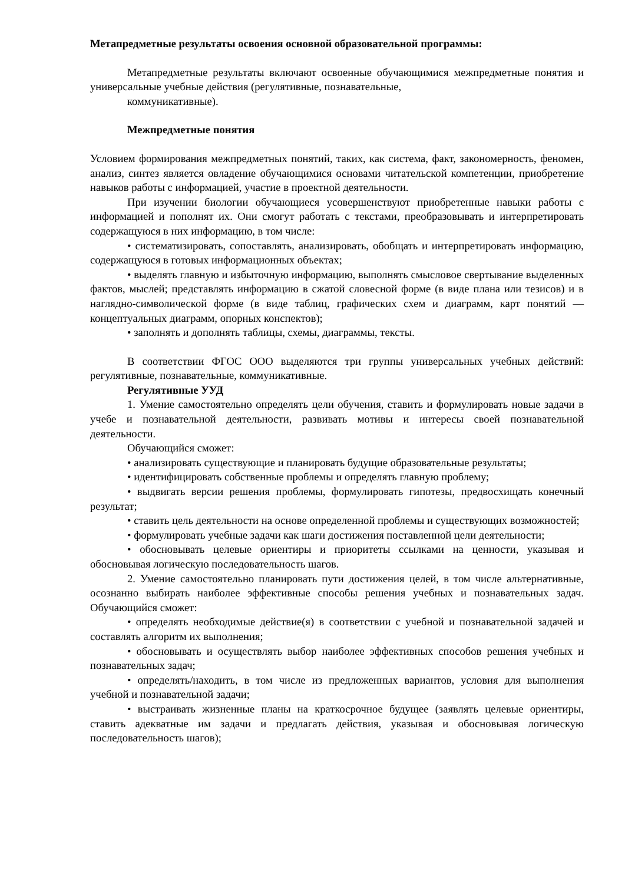Метапредметные результаты освоения основной образовательной программы:
Метапредметные результаты включают освоенные обучающимися межпредметные понятия и универсальные учебные действия (регулятивные, познавательные,
коммуникативные).
Межпредметные понятия
Условием формирования межпредметных понятий, таких, как система, факт, закономерность, феномен, анализ, синтез является овладение обучающимися основами читательской компетенции, приобретение навыков работы с информацией, участие в проектной деятельности.
При изучении биологии обучающиеся усовершенствуют приобретенные навыки работы с информацией и пополнят их. Они смогут работать с текстами, преобразовывать и интерпретировать содержащуюся в них информацию, в том числе:
• систематизировать, сопоставлять, анализировать, обобщать и интерпретировать информацию, содержащуюся в готовых информационных объектах;
• выделять главную и избыточную информацию, выполнять смысловое свертывание выделенных фактов, мыслей; представлять информацию в сжатой словесной форме (в виде плана или тезисов) и в наглядно-символической форме (в виде таблиц, графических схем и диаграмм, карт понятий — концептуальных диаграмм, опорных конспектов);
• заполнять и дополнять таблицы, схемы, диаграммы, тексты.
В соответствии ФГОС ООО выделяются три группы универсальных учебных действий: регулятивные, познавательные, коммуникативные.
Регулятивные УУД
1. Умение самостоятельно определять цели обучения, ставить и формулировать новые задачи в учебе и познавательной деятельности, развивать мотивы и интересы своей познавательной деятельности.
Обучающийся сможет:
• анализировать существующие и планировать будущие образовательные результаты;
• идентифицировать собственные проблемы и определять главную проблему;
• выдвигать версии решения проблемы, формулировать гипотезы, предвосхищать конечный результат;
• ставить цель деятельности на основе определенной проблемы и существующих возможностей;
• формулировать учебные задачи как шаги достижения поставленной цели деятельности;
• обосновывать целевые ориентиры и приоритеты ссылками на ценности, указывая и обосновывая логическую последовательность шагов.
2. Умение самостоятельно планировать пути достижения целей, в том числе альтернативные, осознанно выбирать наиболее эффективные способы решения учебных и познавательных задач. Обучающийся сможет:
• определять необходимые действие(я) в соответствии с учебной и познавательной задачей и составлять алгоритм их выполнения;
• обосновывать и осуществлять выбор наиболее эффективных способов решения учебных и познавательных задач;
• определять/находить, в том числе из предложенных вариантов, условия для выполнения учебной и познавательной задачи;
• выстраивать жизненные планы на краткосрочное будущее (заявлять целевые ориентиры, ставить адекватные им задачи и предлагать действия, указывая и обосновывая логическую последовательность шагов);